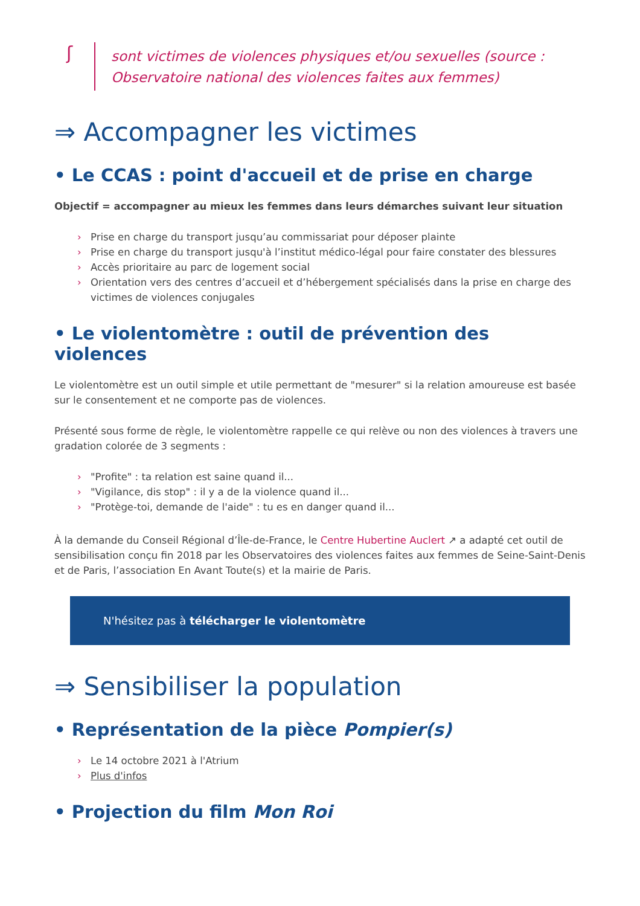ʃ
sont victimes de violences physiques et/ou sexuelles (source : Observatoire national des violences faites aux femmes)
⇒ Accompagner les victimes
• Le CCAS : point d'accueil et de prise en charge
Objectif = accompagner au mieux les femmes dans leurs démarches suivant leur situation
› Prise en charge du transport jusqu’au commissariat pour déposer plainte
› Prise en charge du transport jusqu'à l’institut médico-légal pour faire constater des blessures
› Accès prioritaire au parc de logement social
› Orientation vers des centres d’accueil et d’hébergement spécialisés dans la prise en charge des victimes de violences conjugales
• Le violentomètre : outil de prévention des violences
Le violentomètre est un outil simple et utile permettant de "mesurer" si la relation amoureuse est basée sur le consentement et ne comporte pas de violences.
Présenté sous forme de règle, le violentomètre rappelle ce qui relève ou non des violences à travers une gradation colorée de 3 segments :
› "Profite" : ta relation est saine quand il...
› "Vigilance, dis stop" : il y a de la violence quand il...
› "Protège-toi, demande de l'aide" : tu es en danger quand il...
À la demande du Conseil Régional d’Île-de-France, le Centre Hubertine Auclert ↗ a adapté cet outil de sensibilisation conçu fin 2018 par les Observatoires des violences faites aux femmes de Seine-Saint-Denis et de Paris, l’association En Avant Toute(s) et la mairie de Paris.
N'hésitez pas à télécharger le violentomètre
⇒ Sensibiliser la population
• Représentation de la pièce Pompier(s)
› Le 14 octobre 2021 à l'Atrium
› Plus d'infos
• Projection du film Mon Roi